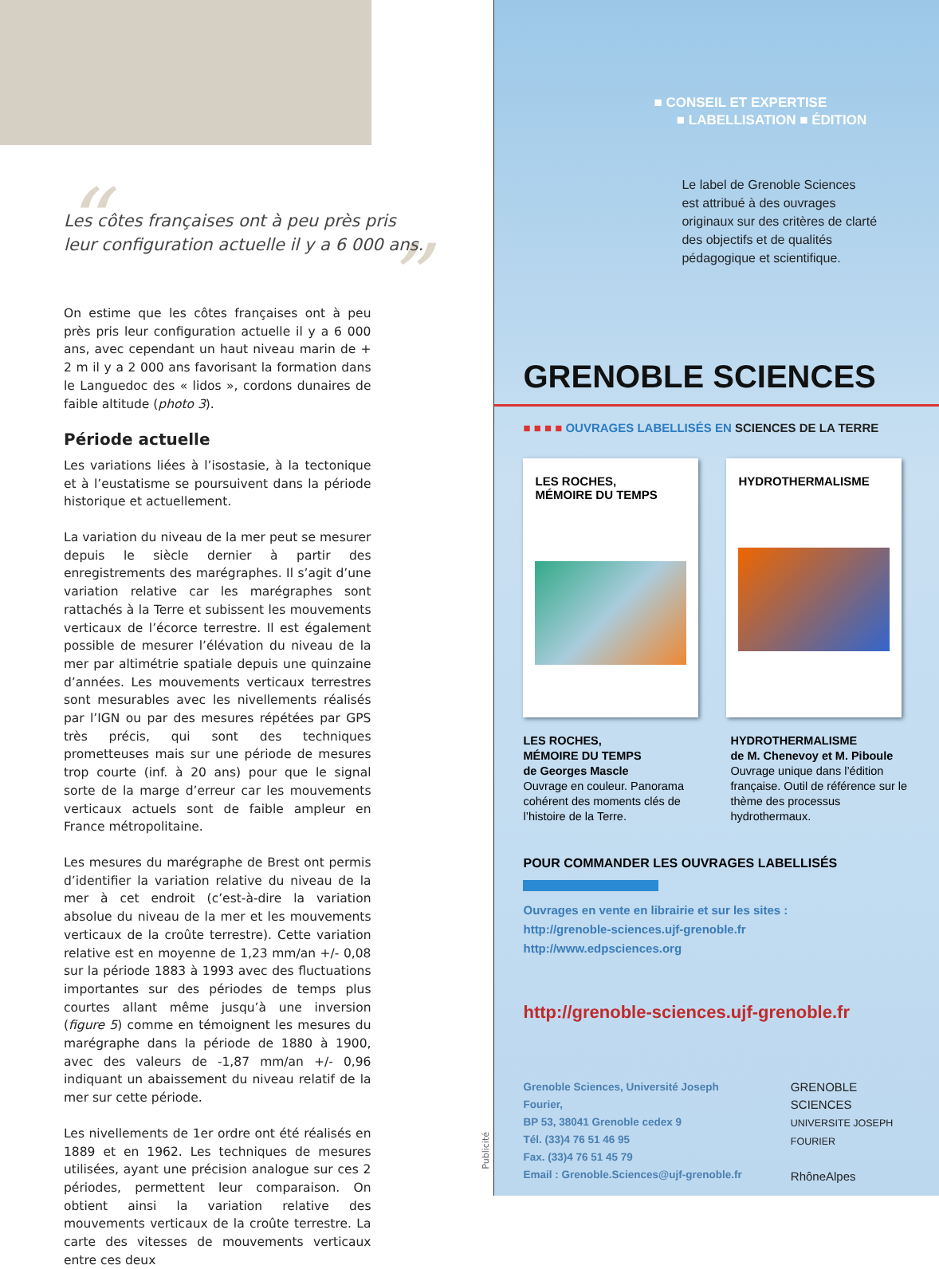“”
Les côtes françaises ont à peu près pris leur configuration actuelle il y a 6 000 ans.
On estime que les côtes françaises ont à peu près pris leur configuration actuelle il y a 6 000 ans, avec cependant un haut niveau marin de + 2 m il y a 2 000 ans favorisant la formation dans le Languedoc des « lidos », cordons dunaires de faible altitude (photo 3).
Période actuelle
Les variations liées à l’isostasie, à la tectonique et à l’eustatisme se poursuivent dans la période historique et actuellement.
La variation du niveau de la mer peut se mesurer depuis le siècle dernier à partir des enregistrements des marégraphes. Il s’agit d’une variation relative car les marégraphes sont rattachés à la Terre et subissent les mouvements verticaux de l’écorce terrestre. Il est également possible de mesurer l’élévation du niveau de la mer par altimétrie spatiale depuis une quinzaine d’années. Les mouvements verticaux terrestres sont mesurables avec les nivellements réalisés par l’IGN ou par des mesures répétées par GPS très précis, qui sont des techniques prometteuses mais sur une période de mesures trop courte (inf. à 20 ans) pour que le signal sorte de la marge d’erreur car les mouvements verticaux actuels sont de faible ampleur en France métropolitaine.
Les mesures du marégraphe de Brest ont permis d’identifier la variation relative du niveau de la mer à cet endroit (c’est-à-dire la variation absolue du niveau de la mer et les mouvements verticaux de la croûte terrestre). Cette variation relative est en moyenne de 1,23 mm/an +/- 0,08 sur la période 1883 à 1993 avec des fluctuations importantes sur des périodes de temps plus courtes allant même jusqu’à une inversion (figure 5) comme en témoignent les mesures du marégraphe dans la période de 1880 à 1900, avec des valeurs de -1,87 mm/an +/- 0,96 indiquant un abaissement du niveau relatif de la mer sur cette période.
Les nivellements de 1er ordre ont été réalisés en 1889 et en 1962. Les techniques de mesures utilisées, ayant une précision analogue sur ces 2 périodes, permettent leur comparaison. On obtient ainsi la variation relative des mouvements verticaux de la croûte terrestre. La carte des vitesses de mouvements verticaux entre ces deux
Publicité
■ CONSEIL ET EXPERTISE
■ LABELLISATION ■ ÉDITION
Le label de Grenoble Sciences
est attribué à des ouvrages
originaux sur des critères de clarté
des objectifs et de qualités
pédagogique et scientifique.
GRENOBLE SCIENCES
■ ■ ■ ■ OUVRAGES LABELLISÉS EN SCIENCES DE LA TERRE
LES ROCHES,
MÉMOIRE DU TEMPS
HYDROTHERMALISME
LES ROCHES,
MÉMOIRE DU TEMPS
de Georges Mascle
Ouvrage en couleur. Panorama cohérent des moments clés de l’histoire de la Terre.
HYDROTHERMALISME
de M. Chenevoy et M. Piboule
Ouvrage unique dans l’édition française. Outil de référence sur le thème des processus hydrothermaux.
POUR COMMANDER LES OUVRAGES LABELLISÉS
Ouvrages en vente en librairie et sur les sites :
http://grenoble-sciences.ujf-grenoble.fr
http://www.edpsciences.org
http://grenoble-sciences.ujf-grenoble.fr
Grenoble Sciences, Université Joseph Fourier,
BP 53, 38041 Grenoble cedex 9
Tél. (33)4 76 51 46 95
Fax. (33)4 76 51 45 79
Email : Grenoble.Sciences@ujf-grenoble.fr
GRENOBLE
SCIENCES
UNIVERSITE JOSEPH FOURIER
RhôneAlpes